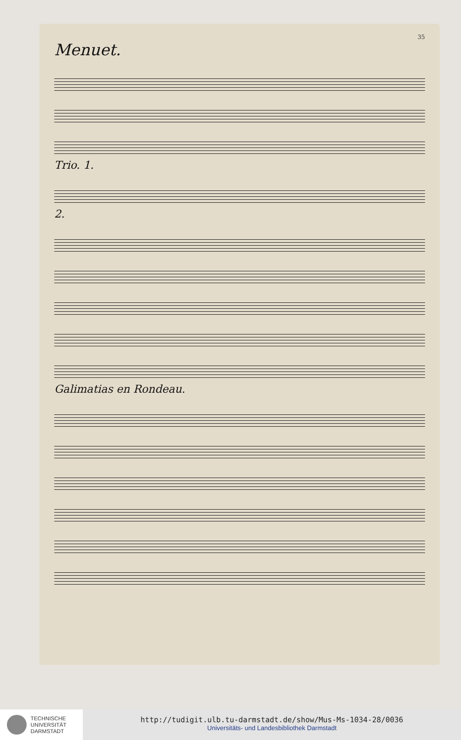35
Menuet.
Trio. 1.
2.
Galimatias en Rondeau.
TECHNISCHE
UNIVERSITÄT
DARMSTADT
http://tudigit.ulb.tu-darmstadt.de/show/Mus-Ms-1034-28/0036
Universitäts- und Landesbibliothek Darmstadt